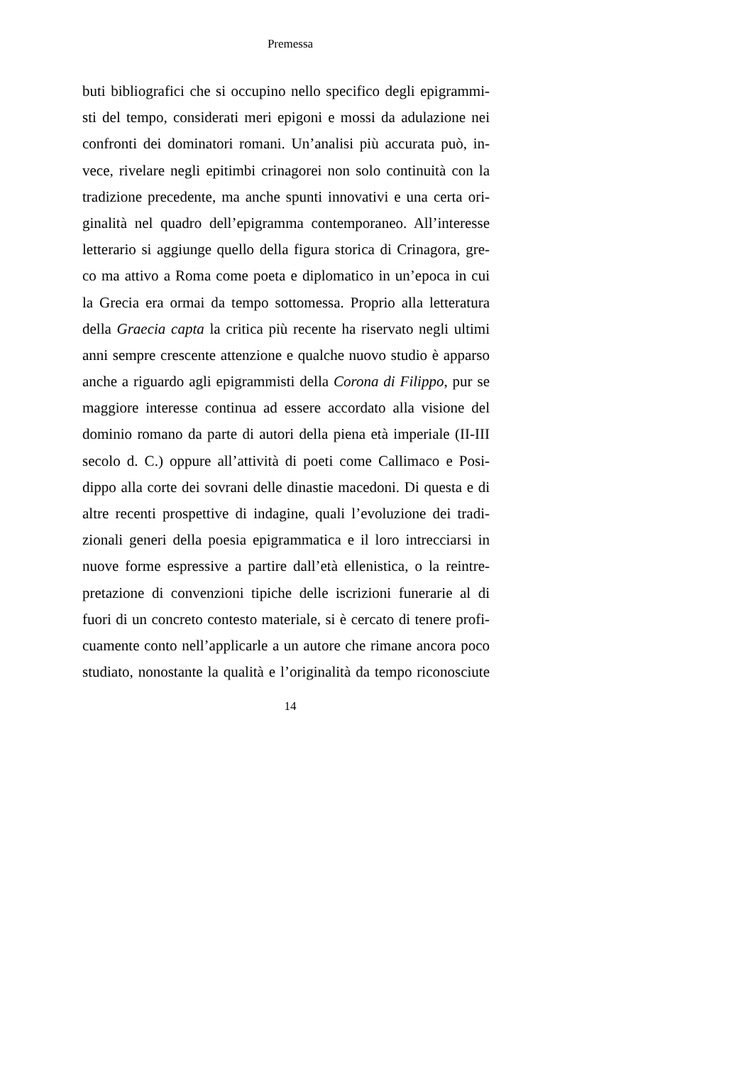Premessa
buti bibliografici che si occupino nello specifico degli epigrammi-
sti del tempo, considerati meri epigoni e mossi da adulazione nei
confronti dei dominatori romani. Un’analisi più accurata può, in-
vece, rivelare negli epitimbi crinagorei non solo continuità con la
tradizione precedente, ma anche spunti innovativi e una certa ori-
ginalità nel quadro dell’epigramma contemporaneo. All’interesse
letterario si aggiunge quello della figura storica di Crinagora, gre-
co ma attivo a Roma come poeta e diplomatico in un’epoca in cui
la Grecia era ormai da tempo sottomessa. Proprio alla letteratura
della Graecia capta la critica più recente ha riservato negli ultimi
anni sempre crescente attenzione e qualche nuovo studio è apparso
anche a riguardo agli epigrammisti della Corona di Filippo, pur se
maggiore interesse continua ad essere accordato alla visione del
dominio romano da parte di autori della piena età imperiale (II-III
secolo d. C.) oppure all’attività di poeti come Callimaco e Posi-
dippo alla corte dei sovrani delle dinastie macedoni. Di questa e di
altre recenti prospettive di indagine, quali l’evoluzione dei tradi-
zionali generi della poesia epigrammatica e il loro intrecciarsi in
nuove forme espressive a partire dall’età ellenistica, o la reintre-
pretazione di convenzioni tipiche delle iscrizioni funerarie al di
fuori di un concreto contesto materiale, si è cercato di tenere profi-
cuamente conto nell’applicarle a un autore che rimane ancora poco
studiato, nonostante la qualità e l’originalità da tempo riconosciute
14